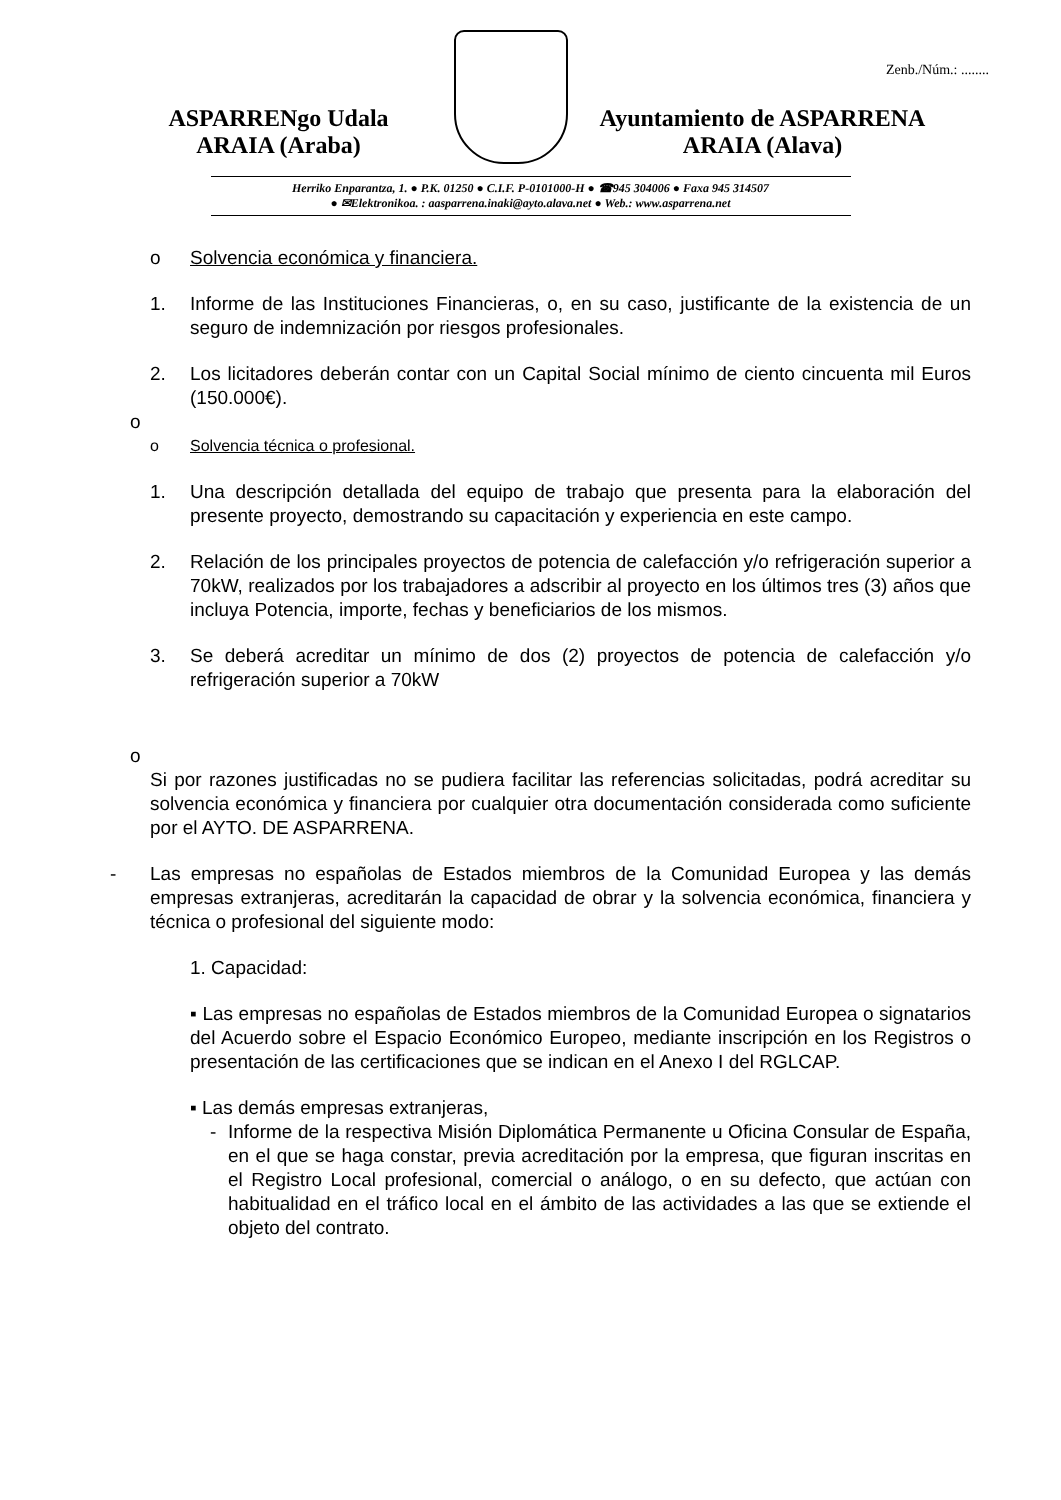Zenb./Núm.: ........
ASPARRENgo Udala
ARAIA (Araba)
Ayuntamiento de ASPARRENA
ARAIA (Alava)
Herriko Enparantza, 1. ● P.K. 01250 ● C.I.F. P-0101000-H ● ☎945 304006 ● Faxa 945 314507
● ✉Elektronikoa. : aasparrena.inaki@ayto.alava.net ● Web.: www.asparrena.net
o Solvencia económica y financiera.
1. Informe de las Instituciones Financieras, o, en su caso, justificante de la existencia de un seguro de indemnización por riesgos profesionales.
2. Los licitadores deberán contar con un Capital Social mínimo de ciento cincuenta mil Euros (150.000€).
o
o Solvencia técnica o profesional.
1. Una descripción detallada del equipo de trabajo que presenta para la elaboración del presente proyecto, demostrando su capacitación y experiencia en este campo.
2. Relación de los principales proyectos de potencia de calefacción y/o refrigeración superior a 70kW, realizados por los trabajadores a adscribir al proyecto en los últimos tres (3) años que incluya Potencia, importe, fechas y beneficiarios de los mismos.
3. Se deberá acreditar un mínimo de dos (2) proyectos de potencia de calefacción y/o refrigeración superior a 70kW
o
Si por razones justificadas no se pudiera facilitar las referencias solicitadas, podrá acreditar su solvencia económica y financiera por cualquier otra documentación considerada como suficiente por el AYTO. DE ASPARRENA.
- Las empresas no españolas de Estados miembros de la Comunidad Europea y las demás empresas extranjeras, acreditarán la capacidad de obrar y la solvencia económica, financiera y técnica o profesional del siguiente modo:
1. Capacidad:
▪ Las empresas no españolas de Estados miembros de la Comunidad Europea o signatarios del Acuerdo sobre el Espacio Económico Europeo, mediante inscripción en los Registros o presentación de las certificaciones que se indican en el Anexo I del RGLCAP.
▪ Las demás empresas extranjeras,
- Informe de la respectiva Misión Diplomática Permanente u Oficina Consular de España, en el que se haga constar, previa acreditación por la empresa, que figuran inscritas en el Registro Local profesional, comercial o análogo, o en su defecto, que actúan con habitualidad en el tráfico local en el ámbito de las actividades a las que se extiende el objeto del contrato.